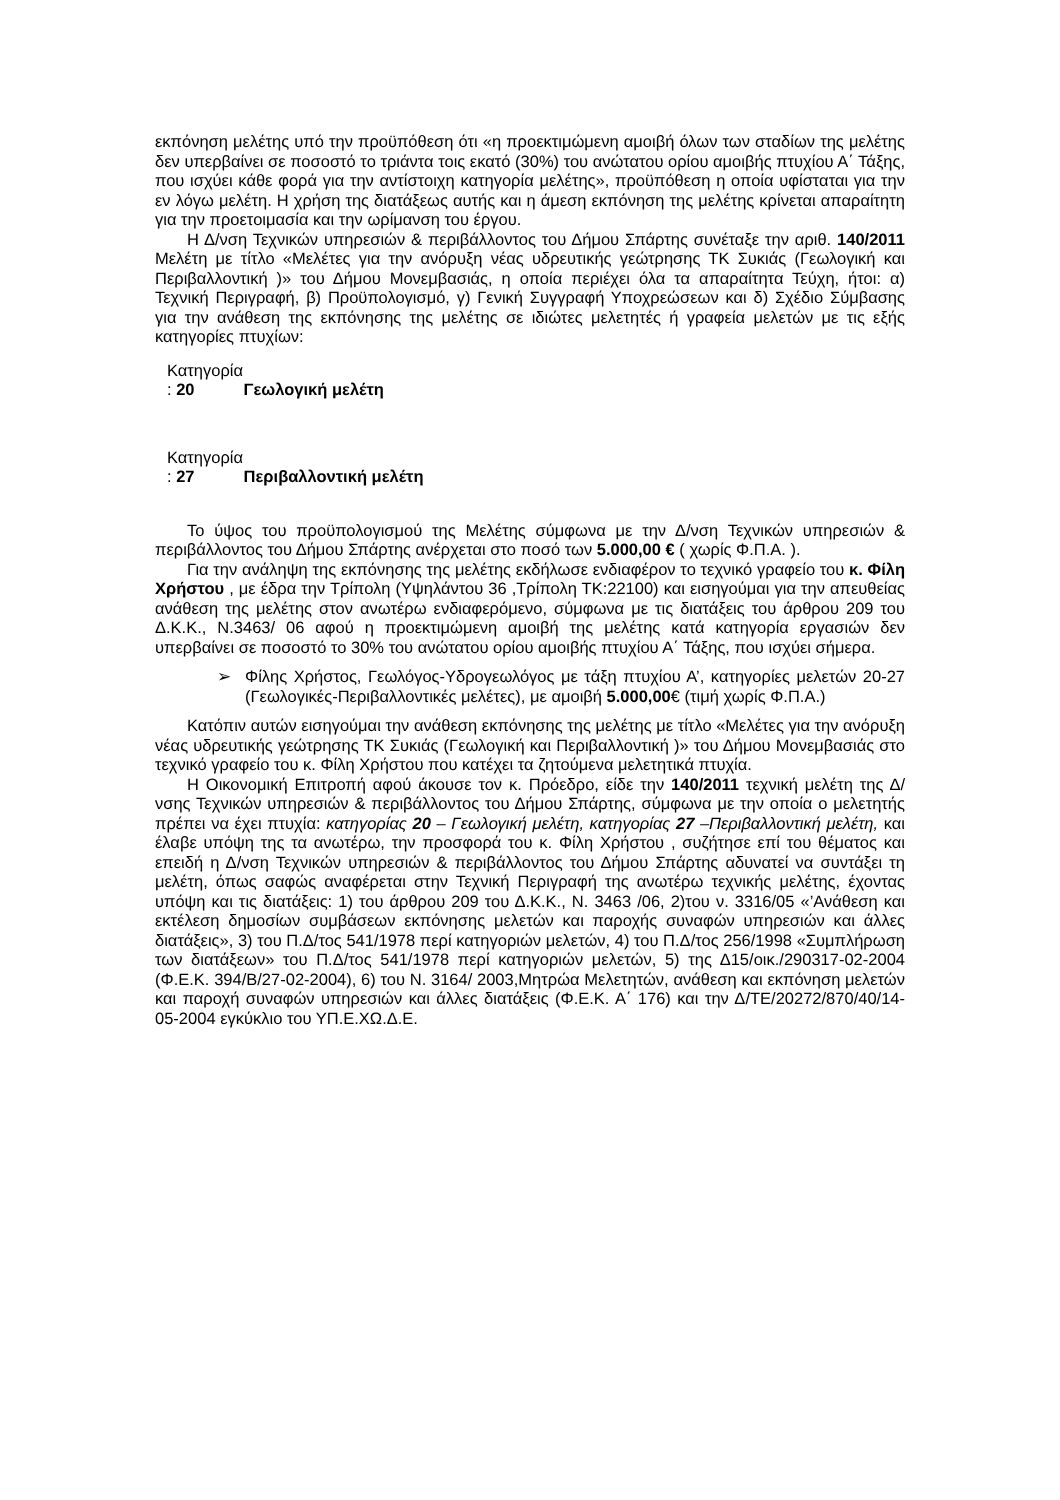εκπόνηση μελέτης υπό την προϋπόθεση ότι «η προεκτιμώμενη αμοιβή όλων των σταδίων της μελέτης δεν υπερβαίνει σε ποσοστό το τριάντα τοις εκατό (30%) του ανώτατου ορίου αμοιβής πτυχίου Α΄ Τάξης, που ισχύει κάθε φορά για την αντίστοιχη κατηγορία μελέτης», προϋπόθεση η οποία υφίσταται για την εν λόγω μελέτη. Η χρήση της διατάξεως αυτής και η άμεση εκπόνηση της μελέτης κρίνεται απαραίτητη για την προετοιμασία και την ωρίμανση του έργου.
Η Δ/νση Τεχνικών υπηρεσιών & περιβάλλοντος του Δήμου Σπάρτης συνέταξε την αριθ. 140/2011 Μελέτη με τίτλο «Μελέτες για την ανόρυξη νέας υδρευτικής γεώτρησης ΤΚ Συκιάς (Γεωλογική και Περιβαλλοντική )» του Δήμου Μονεμβασιάς, η οποία περιέχει όλα τα απαραίτητα Τεύχη, ήτοι: α) Τεχνική Περιγραφή, β) Προϋπολογισμό, γ) Γενική Συγγραφή Υποχρεώσεων και δ) Σχέδιο Σύμβασης για την ανάθεση της εκπόνησης της μελέτης σε ιδιώτες μελετητές ή γραφεία μελετών με τις εξής κατηγορίες πτυχίων:
Κατηγορία : 20 Γεωλογική μελέτη
Κατηγορία : 27 Περιβαλλοντική μελέτη
Το ύψος του προϋπολογισμού της Μελέτης σύμφωνα με την Δ/νση Τεχνικών υπηρεσιών & περιβάλλοντος του Δήμου Σπάρτης ανέρχεται στο ποσό των 5.000,00 € ( χωρίς Φ.Π.Α. ).
Για την ανάληψη της εκπόνησης της μελέτης εκδήλωσε ενδιαφέρον το τεχνικό γραφείο του κ. Φίλη Χρήστου , με έδρα την Τρίπολη (Υψηλάντου 36 ,Τρίπολη ΤΚ:22100) και εισηγούμαι για την απευθείας ανάθεση της μελέτης στον ανωτέρω ενδιαφερόμενο, σύμφωνα με τις διατάξεις του άρθρου 209 του Δ.Κ.Κ., Ν.3463/ 06 αφού η προεκτιμώμενη αμοιβή της μελέτης κατά κατηγορία εργασιών δεν υπερβαίνει σε ποσοστό το 30% του ανώτατου ορίου αμοιβής πτυχίου Α΄ Τάξης, που ισχύει σήμερα.
➢ Φίλης Χρήστος, Γεωλόγος-Υδρογεωλόγος με τάξη πτυχίου Α’, κατηγορίες μελετών 20-27 (Γεωλογικές-Περιβαλλοντικές μελέτες), με αμοιβή 5.000,00€ (τιμή χωρίς Φ.Π.Α.)
Κατόπιν αυτών εισηγούμαι την ανάθεση εκπόνησης της μελέτης με τίτλο «Μελέτες για την ανόρυξη νέας υδρευτικής γεώτρησης ΤΚ Συκιάς (Γεωλογική και Περιβαλλοντική )» του Δήμου Μονεμβασιάς στο τεχνικό γραφείο του κ. Φίλη Χρήστου που κατέχει τα ζητούμενα μελετητικά πτυχία.
Η Οικονομική Επιτροπή αφού άκουσε τον κ. Πρόεδρο, είδε την 140/2011 τεχνική μελέτη της Δ/νσης Τεχνικών υπηρεσιών & περιβάλλοντος του Δήμου Σπάρτης, σύμφωνα με την οποία ο μελετητής πρέπει να έχει πτυχία: κατηγορίας 20 – Γεωλογική μελέτη, κατηγορίας 27 –Περιβαλλοντική μελέτη, και έλαβε υπόψη της τα ανωτέρω, την προσφορά του κ. Φίλη Χρήστου , συζήτησε επί του θέματος και επειδή η Δ/νση Τεχνικών υπηρεσιών & περιβάλλοντος του Δήμου Σπάρτης αδυνατεί να συντάξει τη μελέτη, όπως σαφώς αναφέρεται στην Τεχνική Περιγραφή της ανωτέρω τεχνικής μελέτης, έχοντας υπόψη και τις διατάξεις: 1) του άρθρου 209 του Δ.Κ.Κ., Ν. 3463 /06, 2)του ν. 3316/05 «’Ανάθεση και εκτέλεση δημοσίων συμβάσεων εκπόνησης μελετών και παροχής συναφών υπηρεσιών και άλλες διατάξεις», 3) του Π.Δ/τος 541/1978 περί κατηγοριών μελετών, 4) του Π.Δ/τος 256/1998 «Συμπλήρωση των διατάξεων» του Π.Δ/τος 541/1978 περί κατηγοριών μελετών, 5) της Δ15/οικ./290317-02-2004 (Φ.Ε.Κ. 394/Β/27-02-2004), 6) του Ν. 3164/ 2003,Μητρώα Μελετητών, ανάθεση και εκπόνηση μελετών και παροχή συναφών υπηρεσιών και άλλες διατάξεις (Φ.Ε.Κ. Α΄ 176) και την Δ/ΤΕ/20272/870/40/14-05-2004 εγκύκλιο του ΥΠ.Ε.ΧΩ.Δ.Ε.